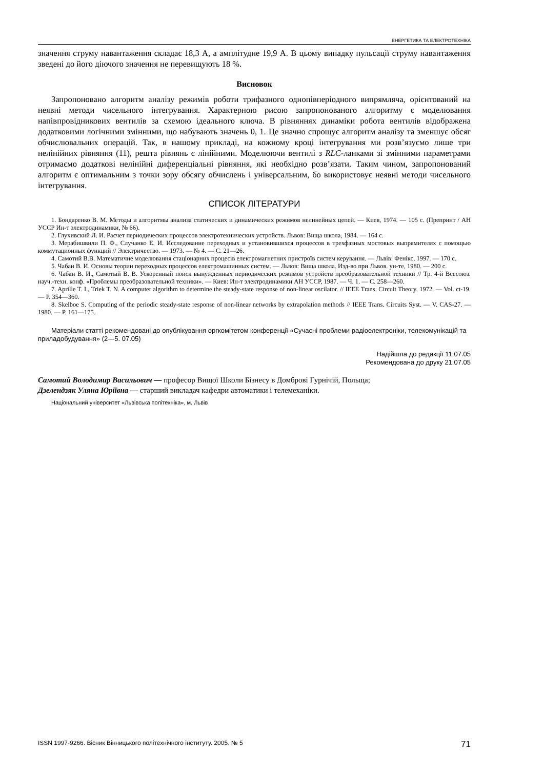ЕНЕРГЕТИКА ТА ЕЛЕКТРОТЕХНІКА
значення струму навантаження складає 18,3 А, а амплітудне 19,9 А. В цьому випадку пульсації струму навантаження зведені до його діючого значення не перевищують 18 %.
Висновок
Запропоновано алгоритм аналізу режимів роботи трифазного однопівперіодного випрямляча, орієнтований на неявні методи чисельного інтегрування. Характерною рисою запропонованого алгоритму є моделювання напівпровідникових вентилів за схемою ідеального ключа. В рівняннях динаміки робота вентилів відображена додатковими логічними змінними, що набувають значень 0, 1. Це значно спрощує алгоритм аналізу та зменшує обсяг обчислювальних операцій. Так, в нашому прикладі, на кожному кроці інтегрування ми розв’язуємо лише три нелінійних рівняння (11), решта рівнянь є лінійними. Моделюючи вентилі з RLC-ланками зі змінними параметрами отримаємо додаткові нелінійні диференціальні рівняння, які необхідно розв’язати. Таким чином, запропонований алгоритм є оптимальним з точки зору обсягу обчислень і універсальним, бо використовує неявні методи чисельного інтегрування.
СПИСОК ЛІТЕРАТУРИ
1. Бондаренко В. М. Методы и алгоритмы анализа статических и динамических режимов нелинейных цепей. — Киев, 1974. — 105 с. (Препринт / АН УССР Ин-т электродинамики, № 66).
2. Глухивский Л. И. Расчет периодических процессов электротехнических устройств. Львов: Вища школа, 1984. — 164 с.
3. Мерабишвили П. Ф., Случанко Е. И. Исследование переходных и установившихся процессов в трехфазных мостовых выпрямителях с помощью коммутационных функций // Электричество. — 1973. — № 4. — С. 21—26.
4. Самотий В.В. Математичне моделювання стаціонарних процесів електромагнетних пристроїв систем керування. — Львів: Фенікс, 1997. — 170 с.
5. Чабан В. И. Основы теории переходных процессов електромашинных систем. — Львов: Вища школа. Изд-во при Львов. ун-те, 1980. — 200 с.
6. Чабан В. И., Самотый В. В. Ускоренный поиск вынужденных периодических режимов устройств преобразовательной техники // Тр. 4-й Всесоюз. науч.-техн. конф. «Проблемы преобразовательной техники». — Киев: Ин-т электродинамики АН УССР, 1987. — Ч. 1. — С. 258—260.
7. Aprille T. I., Triek T. N. A computer algorithm to determine the steady-state response of non-linear oscilator. // IEEE Trans. Circuit Theory. 1972. — Vol. ct-19. — P. 354—360.
8. Skelboe S. Computing of the periodic steady-state response of non-linear networks by extrapolation methods // IEEE Trans. Circuits Syst. — V. CAS-27. — 1980. — P. 161—175.
Матеріали статті рекомендовані до опублікування оргкомітетом конференції «Сучасні проблеми радіоелектроніки, телекомунікацій та приладобудування» (2—5. 07.05)
Надійшла до редакції 11.07.05
Рекомендована до друку 21.07.05
Самотий Володимир Васильович — професор Вищої Школи Бізнесу в Домброві Гурнічій, Польща;
Дзелендзяк Уляна Юріївна — старший викладач кафедри автоматики і телемеханіки.
Національний університет «Львівська політехніка», м. Львів
ISSN 1997-9266. Вісник Вінницького політехнічного інституту. 2005. № 5 71